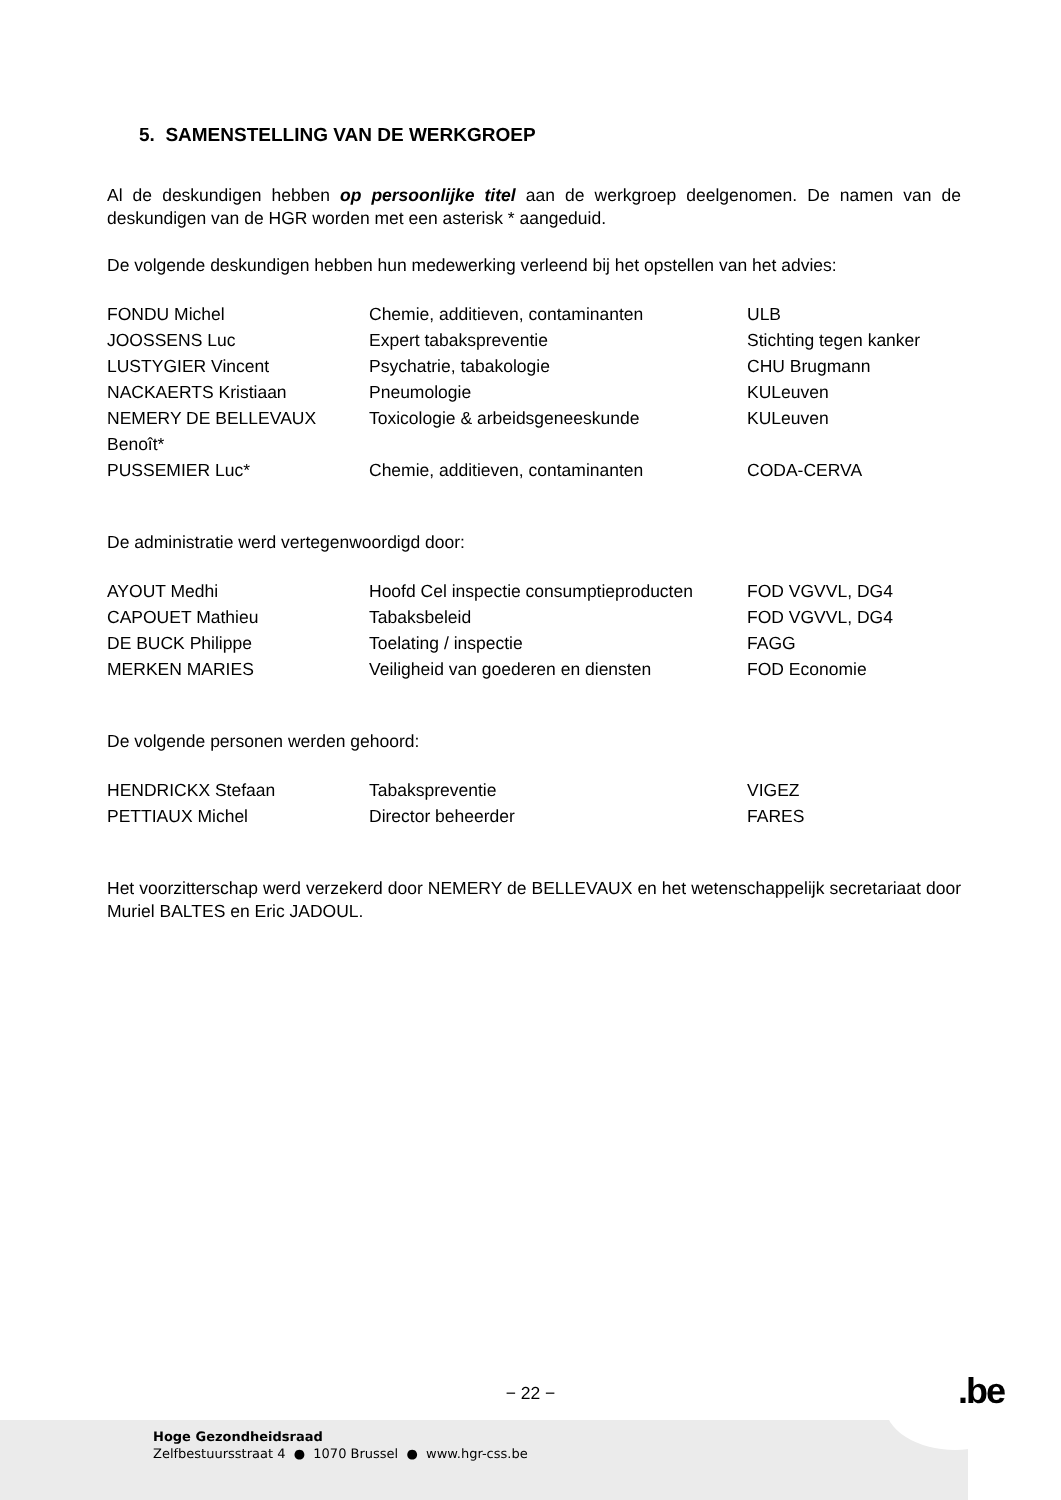5. SAMENSTELLING VAN DE WERKGROEP
Al de deskundigen hebben op persoonlijke titel aan de werkgroep deelgenomen. De namen van de deskundigen van de HGR worden met een asterisk * aangeduid.
De volgende deskundigen hebben hun medewerking verleend bij het opstellen van het advies:
| FONDU Michel | Chemie, additieven, contaminanten | ULB |
| JOOSSENS Luc | Expert tabakspreventie | Stichting tegen kanker |
| LUSTYGIER Vincent | Psychatrie, tabakologie | CHU Brugmann |
| NACKAERTS Kristiaan | Pneumologie | KULeuven |
| NEMERY DE BELLEVAUX Benoît* | Toxicologie & arbeidsgeneeskunde | KULeuven |
| PUSSEMIER Luc* | Chemie, additieven, contaminanten | CODA-CERVA |
De administratie werd vertegenwoordigd door:
| AYOUT Medhi | Hoofd Cel inspectie consumptieproducten | FOD VGVVL, DG4 |
| CAPOUET Mathieu | Tabaksbeleid | FOD VGVVL, DG4 |
| DE BUCK Philippe | Toelating / inspectie | FAGG |
| MERKEN MARIES | Veiligheid van goederen en diensten | FOD Economie |
De volgende personen werden gehoord:
| HENDRICKX Stefaan | Tabakspreventie | VIGEZ |
| PETTIAUX Michel | Director beheerder | FARES |
Het voorzitterschap werd verzekerd door NEMERY de BELLEVAUX en het wetenschappelijk secretariaat door Muriel BALTES en Eric JADOUL.
− 22 −
Hoge Gezondheidsraad
Zelfbestuursstraat 4 ● 1070 Brussel ● www.hgr-css.be
.be